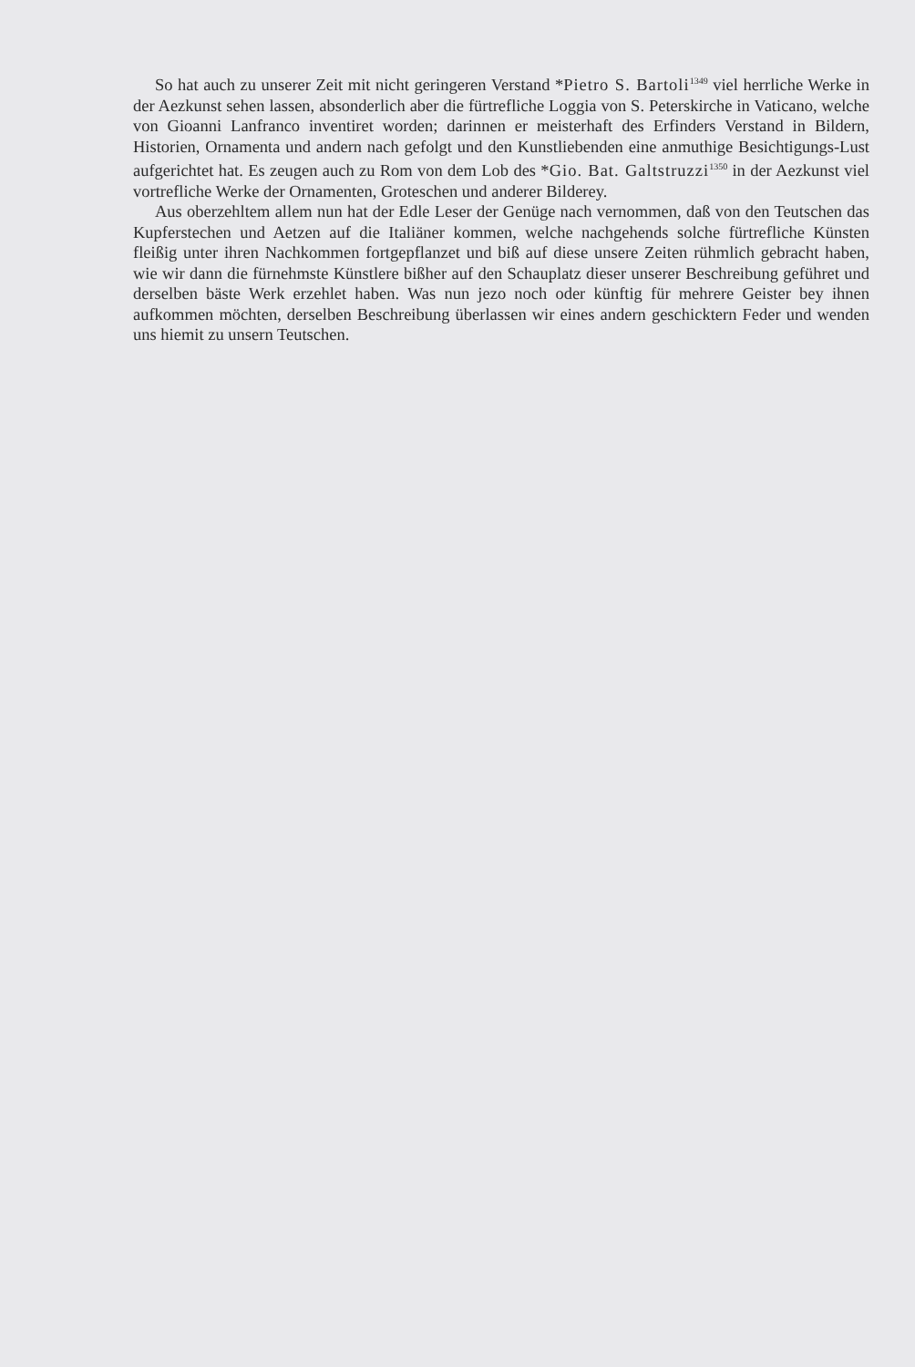So hat auch zu unserer Zeit mit nicht geringeren Verstand *Pietro S. Bartoli<sup>1349</sup> viel herrliche Werke in der Aezkunst sehen lassen, absonderlich aber die fürtrefliche Loggia von S. Peterskirche in Vaticano, welche von Gioanni Lanfranco inventiret worden; darinnen er meisterhaft des Erfinders Verstand in Bildern, Historien, Ornamenta und andern nach gefolgt und den Kunstliebenden eine anmuthige Besichtigungs-Lust aufgerichtet hat. Es zeugen auch zu Rom von dem Lob des *Gio. Bat. Galtstruzzi<sup>1350</sup> in der Aezkunst viel vortrefliche Werke der Ornamenten, Groteschen und anderer Bilderey.
Aus oberzehltem allem nun hat der Edle Leser der Genüge nach vernommen, daß von den Teutschen das Kupferstechen und Aetzen auf die Italiäner kommen, welche nachgehends solche fürtrefliche Künsten fleißig unter ihren Nachkommen fortgepflanzet und biß auf diese unsere Zeiten rühmlich gebracht haben, wie wir dann die fürnehmste Künstlere bißher auf den Schauplatz dieser unserer Beschreibung geführet und derselben bäste Werk erzehlet haben. Was nun jezo noch oder künftig für mehrere Geister bey ihnen aufkommen möchten, derselben Beschreibung überlassen wir eines andern geschicktern Feder und wenden uns hiemit zu unsern Teutschen.